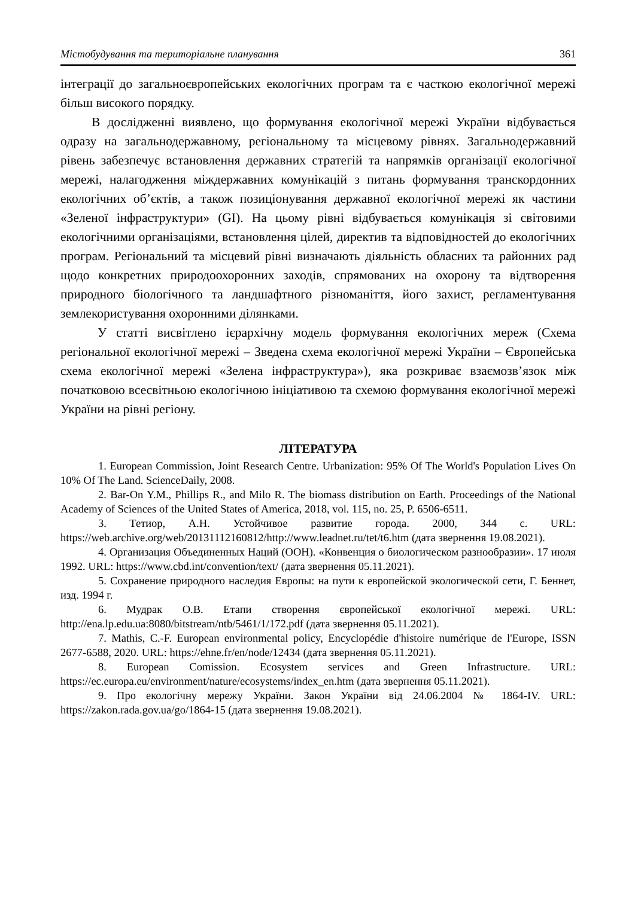Містобудування та територіальне планування 361
інтеграції до загальноєвропейських екологічних програм та є часткою екологічної мережі більш високого порядку.
В дослідженні виявлено, що формування екологічної мережі України відбувається одразу на загальнодержавному, регіональному та місцевому рівнях. Загальнодержавний рівень забезпечує встановлення державних стратегій та напрямків організації екологічної мережі, налагодження міждержавних комунікацій з питань формування транскордонних екологічних об’єктів, а також позиціонування державної екологічної мережі як частини «Зеленої інфраструктури» (GI). На цьому рівні відбувається комунікація зі світовими екологічними організаціями, встановлення цілей, директив та відповідностей до екологічних програм. Регіональний та місцевий рівні визначають діяльність обласних та районних рад щодо конкретних природоохоронних заходів, спрямованих на охорону та відтворення природного біологічного та ландшафтного різноманіття, його захист, регламентування землекористування охоронними ділянками.
У статті висвітлено ієрархічну модель формування екологічних мереж (Схема регіональної екологічної мережі – Зведена схема екологічної мережі України – Європейська схема екологічної мережі «Зелена інфраструктура»), яка розкриває взаємозв’язок між початковою всесвітньою екологічною ініціативою та схемою формування екологічної мережі України на рівні регіону.
ЛІТЕРАТУРА
1. European Commission, Joint Research Centre. Urbanization: 95% Of The World's Population Lives On 10% Of The Land. ScienceDaily, 2008.
2. Bar-On Y.M., Phillips R., and Milo R. The biomass distribution on Earth. Proceedings of the National Academy of Sciences of the United States of America, 2018, vol. 115, no. 25, P. 6506-6511.
3. Тетиор, А.Н. Устойчивое развитие города. 2000, 344 с. URL: https://web.archive.org/web/20131112160812/http://www.leadnet.ru/tet/t6.htm (дата звернення 19.08.2021).
4. Организация Объединенных Наций (ООН). «Конвенция о биологическом разнообразии». 17 июля 1992. URL: https://www.cbd.int/convention/text/ (дата звернення 05.11.2021).
5. Сохранение природного наследия Европы: на пути к европейской экологической сети, Г. Беннет, изд. 1994 г.
6. Мудрак О.В. Етапи створення європейської екологічної мережі. URL: http://ena.lp.edu.ua:8080/bitstream/ntb/5461/1/172.pdf (дата звернення 05.11.2021).
7. Mathis, C.-F. European environmental policy, Encyclopédie d'histoire numérique de l'Europe, ISSN 2677-6588, 2020. URL: https://ehne.fr/en/node/12434 (дата звернення 05.11.2021).
8. European Comission. Ecosystem services and Green Infrastructure. URL: https://ec.europa.eu/environment/nature/ecosystems/index_en.htm (дата звернення 05.11.2021).
9. Про екологічну мережу України. Закон України від 24.06.2004 № 1864-IV. URL: https://zakon.rada.gov.ua/go/1864-15 (дата звернення 19.08.2021).